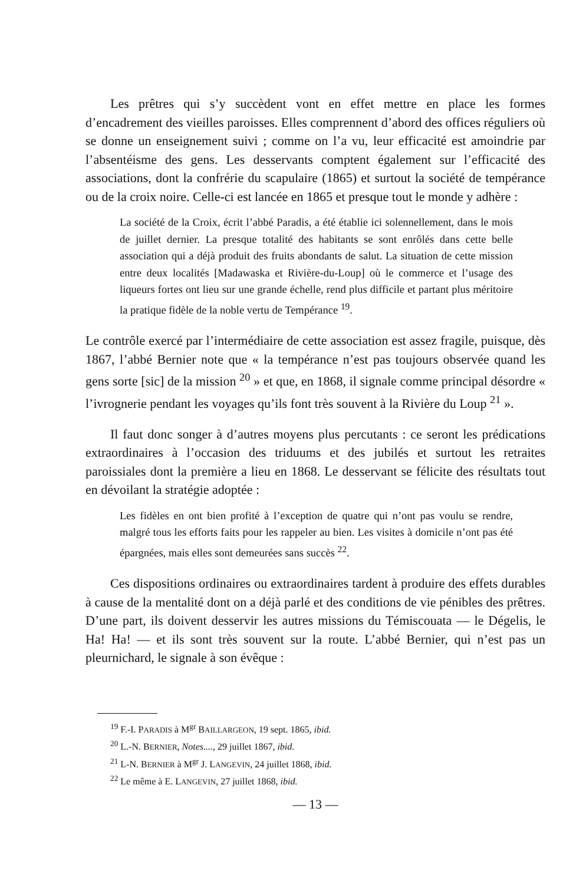Les prêtres qui s’y succèdent vont en effet mettre en place les formes d’encadrement des vieilles paroisses. Elles comprennent d’abord des offices réguliers où se donne un enseignement suivi ; comme on l’a vu, leur efficacité est amoindrie par l’absentéisme des gens. Les desservants comptent également sur l’efficacité des associations, dont la confrérie du scapulaire (1865) et surtout la société de tempérance ou de la croix noire. Celle-ci est lancée en 1865 et presque tout le monde y adhère :
La société de la Croix, écrit l’abbé Paradis, a été établie ici solennellement, dans le mois de juillet dernier. La presque totalité des habitants se sont enrôlés dans cette belle association qui a déjà produit des fruits abondants de salut. La situation de cette mission entre deux localités [Madawaska et Rivière-du-Loup] où le commerce et l’usage des liqueurs fortes ont lieu sur une grande échelle, rend plus difficile et partant plus méritoire la pratique fidèle de la noble vertu de Tempérance <sup>19</sup>.
Le contrôle exercé par l’intermédiaire de cette association est assez fragile, puisque, dès 1867, l’abbé Bernier note que « la tempérance n’est pas toujours observée quand les gens sorte [sic] de la mission <sup>20</sup> » et que, en 1868, il signale comme principal désordre « l’ivrognerie pendant les voyages qu’ils font très souvent à la Rivière du Loup <sup>21</sup> ».
Il faut donc songer à d’autres moyens plus percutants : ce seront les prédications extraordinaires à l’occasion des triduums et des jubilés et surtout les retraites paroissiales dont la première a lieu en 1868. Le desservant se félicite des résultats tout en dévoilant la stratégie adoptée :
Les fidèles en ont bien profité à l’exception de quatre qui n’ont pas voulu se rendre, malgré tous les efforts faits pour les rappeler au bien. Les visites à domicile n’ont pas été épargnées, mais elles sont demeurées sans succès <sup>22</sup>.
Ces dispositions ordinaires ou extraordinaires tardent à produire des effets durables à cause de la mentalité dont on a déjà parlé et des conditions de vie pénibles des prêtres. D’une part, ils doivent desservir les autres missions du Témiscouata — le Dégelis, le Ha! Ha! — et ils sont très souvent sur la route. L’abbé Bernier, qui n’est pas un pleurnichard, le signale à son évêque :
<sup>19</sup> F.-I. PARADIS à M<sup>gr</sup> BAILLARGEON, 19 sept. 1865, ibid.
<sup>20</sup> L.-N. BERNIER, Notes...., 29 juillet 1867, ibid.
<sup>21</sup> L-N. BERNIER à M<sup>gr</sup> J. LANGEVIN, 24 juillet 1868, ibid.
<sup>22</sup> Le même à E. LANGEVIN, 27 juillet 1868, ibid.
— 13 —